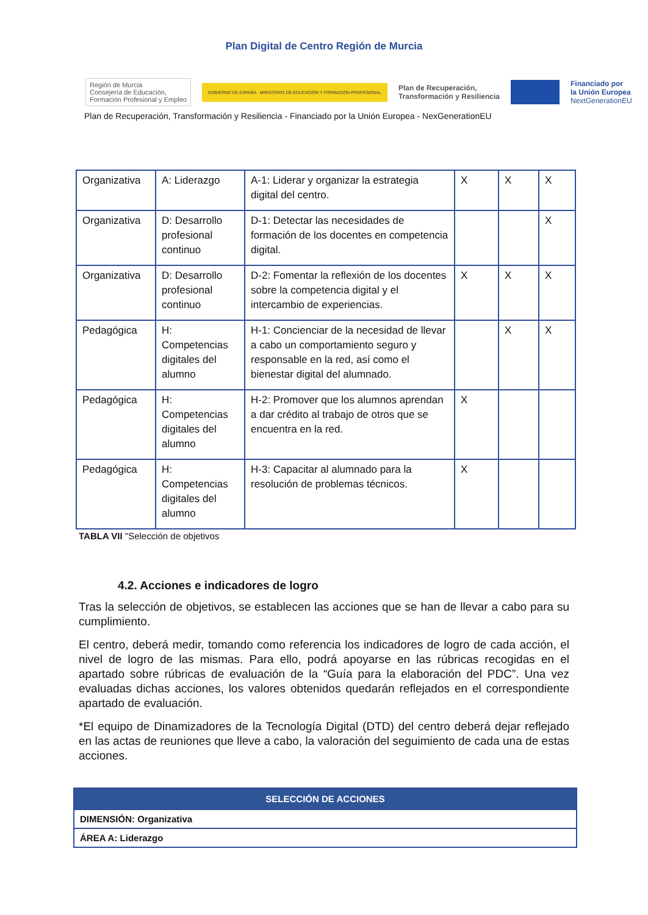Plan Digital de Centro Región de Murcia
Región de Murcia
Consejería de Educación,
Formación Profesional y Empleo
GOBIERNO DE ESPAÑA MINISTERIO DE EDUCACIÓN Y FORMACIÓN PROFESIONAL
Plan de Recuperación,
Transformación y Resiliencia
Financiado por
la Unión Europea
NextGenerationEU
Plan de Recuperación, Transformación y Resiliencia - Financiado por la Unión Europea - NexGenerationEU
| Organizativa | A: Liderazgo | A-1: Liderar y organizar la estrategia digital del centro. | X | X | X |
| Organizativa | D: Desarrollo profesional continuo | D-1: Detectar las necesidades de formación de los docentes en competencia digital. | | | X |
| Organizativa | D: Desarrollo profesional continuo | D-2: Fomentar la reflexión de los docentes sobre la competencia digital y el intercambio de experiencias. | X | X | X |
| Pedagógica | H: Competencias digitales del alumno | H-1: Concienciar de la necesidad de llevar a cabo un comportamiento seguro y responsable en la red, así como el bienestar digital del alumnado. | | X | X |
| Pedagógica | H: Competencias digitales del alumno | H-2: Promover que los alumnos aprendan a dar crédito al trabajo de otros que se encuentra en la red. | X | | |
| Pedagógica | H: Competencias digitales del alumno | H-3: Capacitar al alumnado para la resolución de problemas técnicos. | X | | |
TABLA VII "Selección de objetivos
4.2. Acciones e indicadores de logro
Tras la selección de objetivos, se establecen las acciones que se han de llevar a cabo para su cumplimiento.
El centro, deberá medir, tomando como referencia los indicadores de logro de cada acción, el nivel de logro de las mismas. Para ello, podrá apoyarse en las rúbricas recogidas en el apartado sobre rúbricas de evaluación de la “Guía para la elaboración del PDC”. Una vez evaluadas dichas acciones, los valores obtenidos quedarán reflejados en el correspondiente apartado de evaluación.
*El equipo de Dinamizadores de la Tecnología Digital (DTD) del centro deberá dejar reflejado en las actas de reuniones que lleve a cabo, la valoración del seguimiento de cada una de estas acciones.
| SELECCIÓN DE ACCIONES |
| --- |
| DIMENSIÓN: Organizativa |
| ÁREA A: Liderazgo |